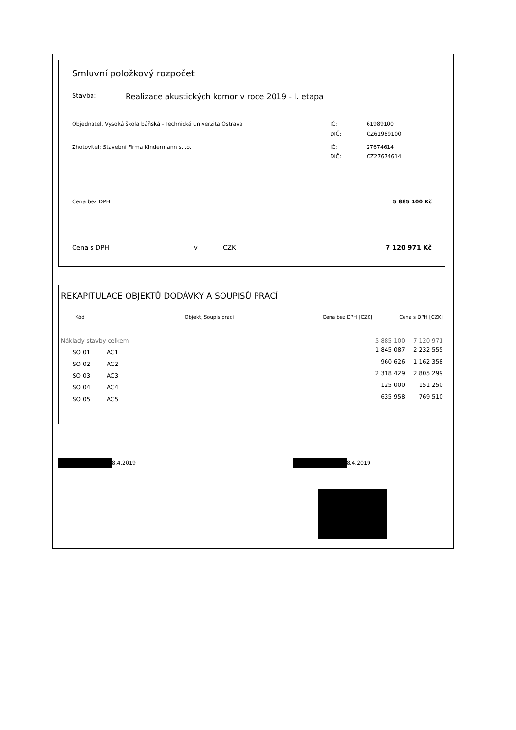Smluvní položkový rozpočet
Stavba: Realizace akustických komor v roce 2019 - I. etapa
| Objednatel. Vysoká škola báňská - Technická univerzita Ostrava | IČ: | 61989100 |
| | DIČ: | CZ61989100 |
| Zhotovitel: Stavební Firma Kindermann s.r.o. | IČ: | 27674614 |
| | DIČ: | CZ27674614 |
| Cena bez DPH | 5 885 100 Kč |
| Cena s DPH | v | CZK | 7 120 971 Kč |
REKAPITULACE OBJEKTŮ DODÁVKY A SOUPISŮ PRACÍ
| Kód | Objekt, Soupis prací | Cena bez DPH [CZK] | Cena s DPH [CZK] |
| --- | --- | --- | --- |
| Náklady stavby celkem | | 5 885 100 | 7 120 971 |
| SO 01 | AC1 | 1 845 087 | 2 232 555 |
| SO 02 | AC2 | 960 626 | 1 162 358 |
| SO 03 | AC3 | 2 318 429 | 2 805 299 |
| SO 04 | AC4 | 125 000 | 151 250 |
| SO 05 | AC5 | 635 958 | 769 510 |
8.4.2019 8.4.2019